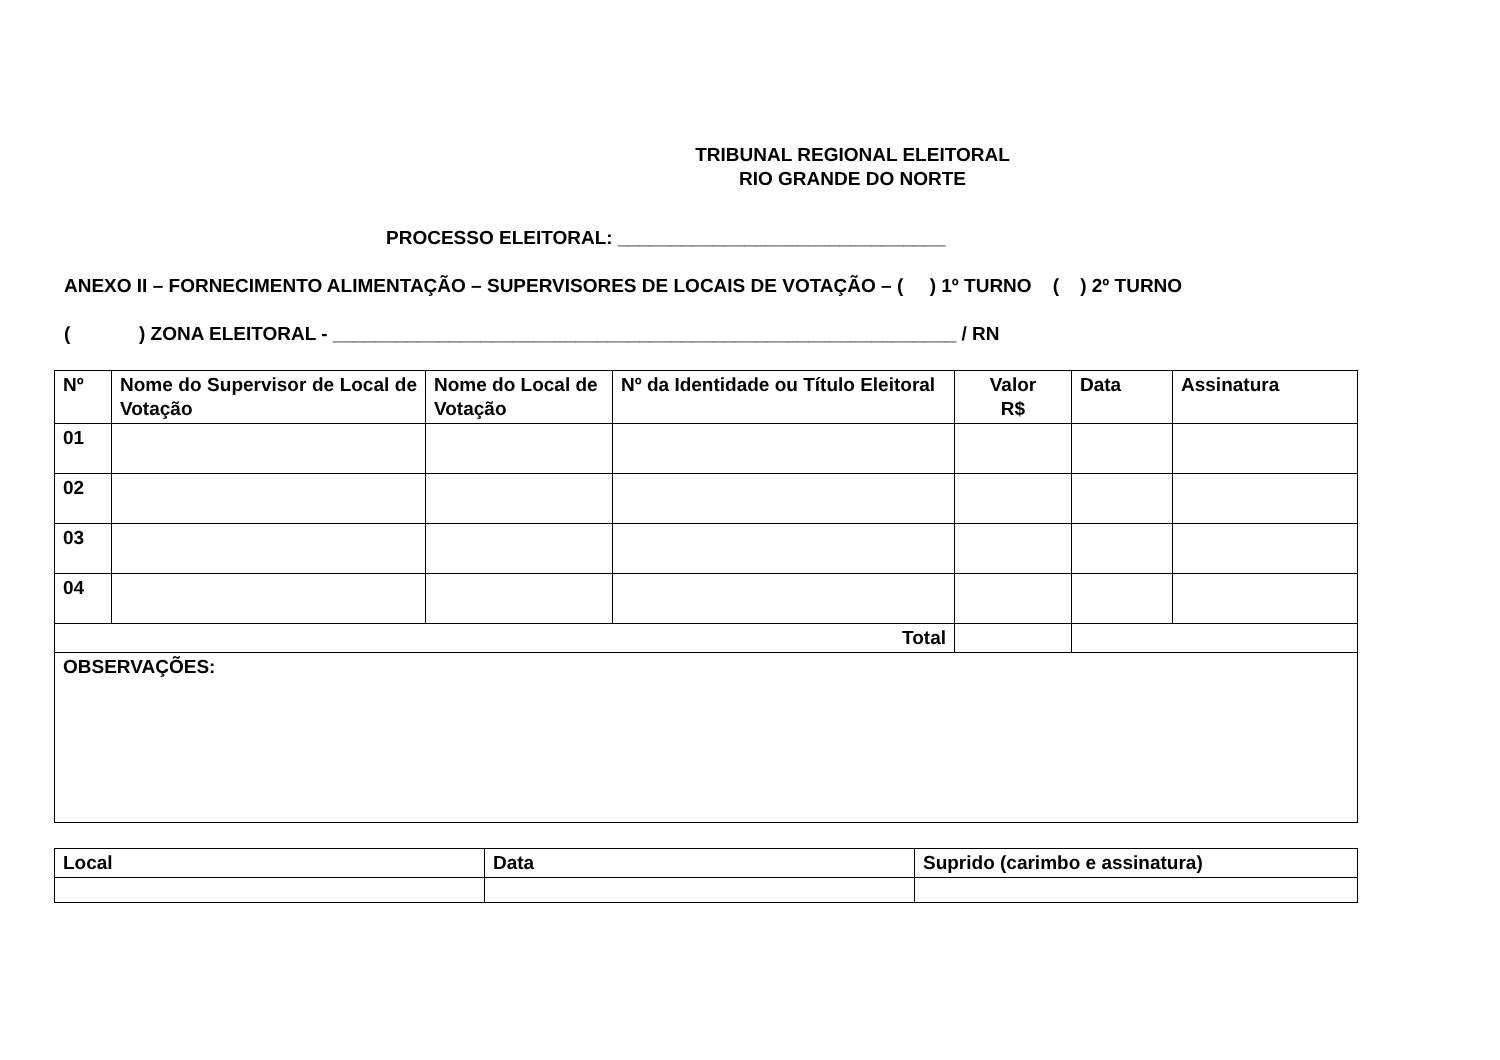TRIBUNAL REGIONAL ELEITORAL
RIO GRANDE DO NORTE
PROCESSO ELEITORAL: _______________________________
ANEXO II – FORNECIMENTO ALIMENTAÇÃO – SUPERVISORES DE LOCAIS DE VOTAÇÃO – ( ) 1º TURNO ( ) 2º TURNO
( ) ZONA ELEITORAL - ___________________________________________________________ / RN
| Nº | Nome do Supervisor de Local de Votação | Nome do Local de Votação | Nº da Identidade ou Título Eleitoral | Valor R$ | Data | Assinatura |
| --- | --- | --- | --- | --- | --- | --- |
| 01 | | | | | | |
| 02 | | | | | | |
| 03 | | | | | | |
| 04 | | | | | | |
| Total | | | | | | |
| OBSERVAÇÕES: | | | | | | |
| Local | Data | Suprido (carimbo e assinatura) |
| --- | --- | --- |